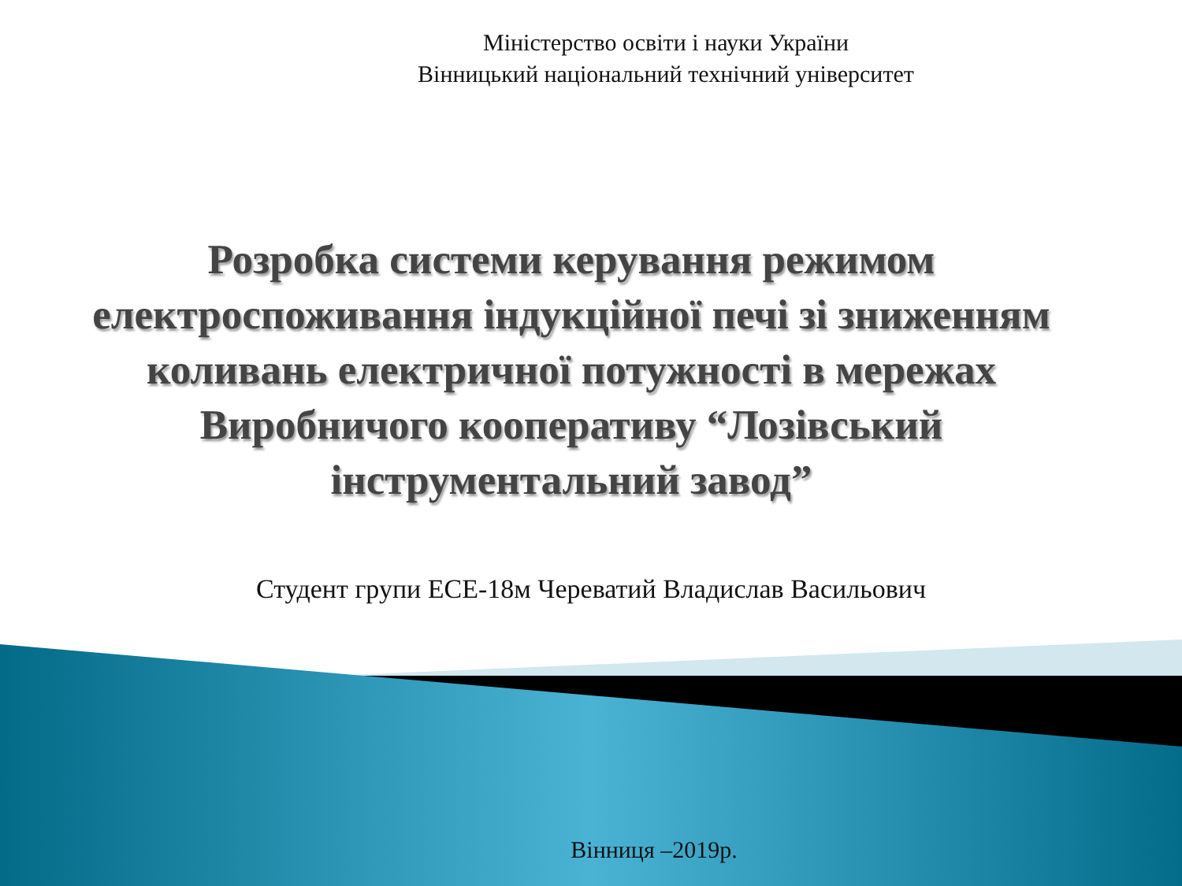Міністерство освіти і науки України
Вінницький національний технічний університет
Розробка системи керування режимом електроспоживання індукційної печі зі зниженням коливань електричної потужності в мережах Виробничого кооперативу “Лозівський інструментальний завод”
Студент групи ЕСЕ-18м Череватий Владислав Васильович
Вінниця –2019р.